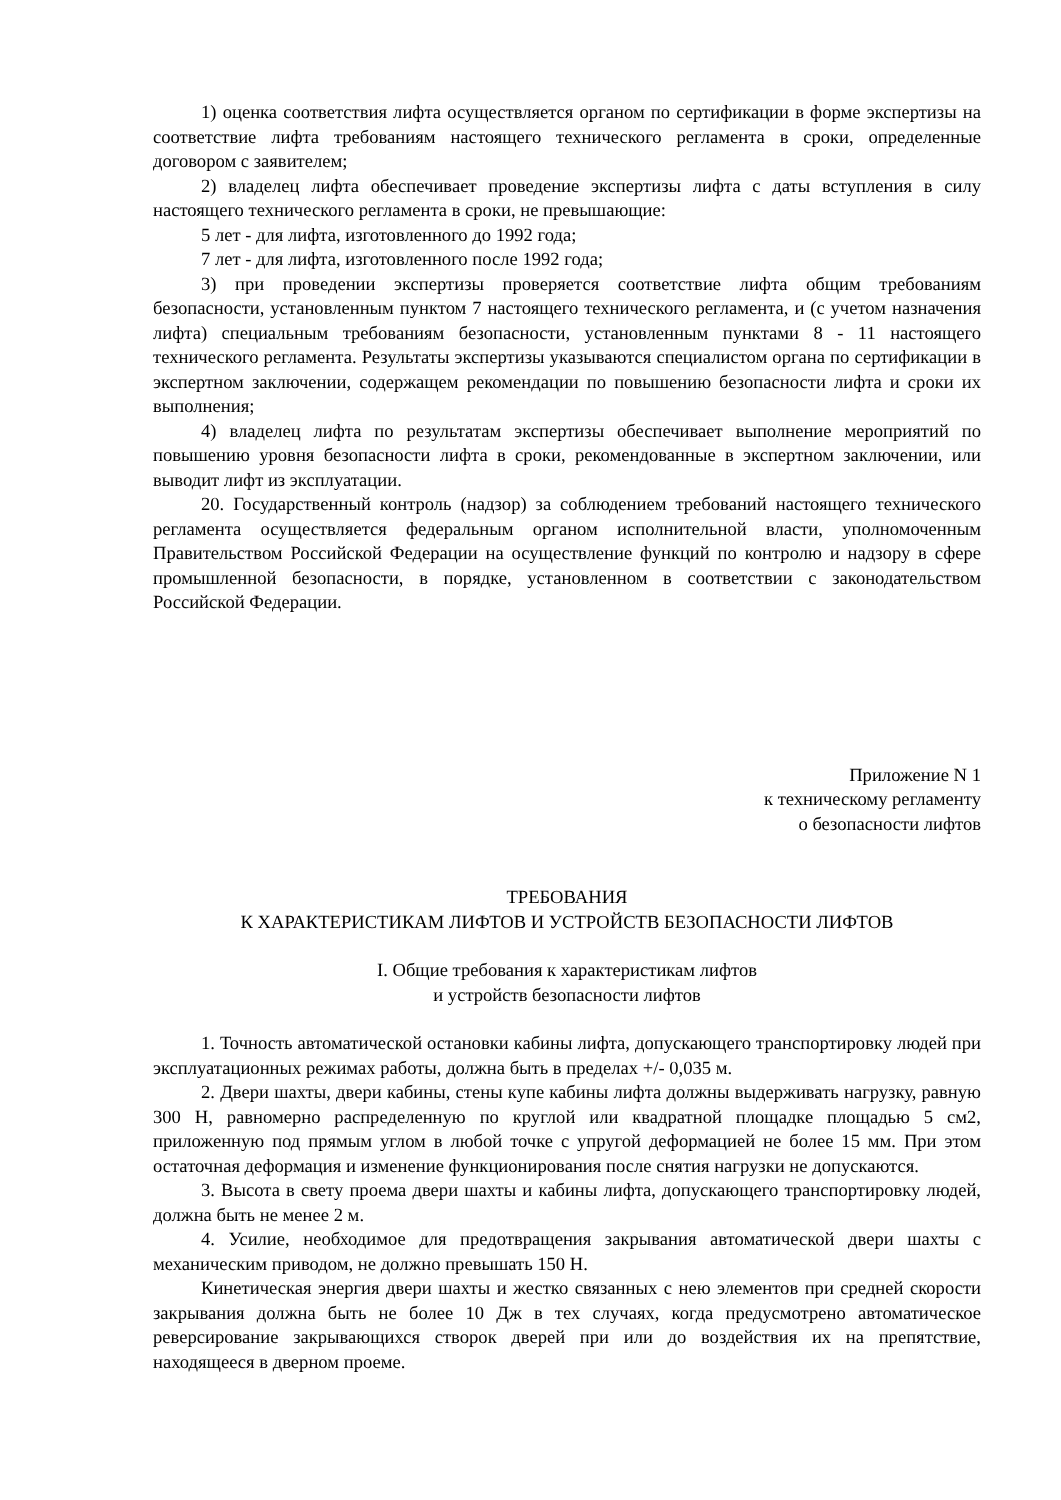1) оценка соответствия лифта осуществляется органом по сертификации в форме экспертизы на соответствие лифта требованиям настоящего технического регламента в сроки, определенные договором с заявителем;
2) владелец лифта обеспечивает проведение экспертизы лифта с даты вступления в силу настоящего технического регламента в сроки, не превышающие:
5 лет - для лифта, изготовленного до 1992 года;
7 лет - для лифта, изготовленного после 1992 года;
3) при проведении экспертизы проверяется соответствие лифта общим требованиям безопасности, установленным пунктом 7 настоящего технического регламента, и (с учетом назначения лифта) специальным требованиям безопасности, установленным пунктами 8 - 11 настоящего технического регламента. Результаты экспертизы указываются специалистом органа по сертификации в экспертном заключении, содержащем рекомендации по повышению безопасности лифта и сроки их выполнения;
4) владелец лифта по результатам экспертизы обеспечивает выполнение мероприятий по повышению уровня безопасности лифта в сроки, рекомендованные в экспертном заключении, или выводит лифт из эксплуатации.
20. Государственный контроль (надзор) за соблюдением требований настоящего технического регламента осуществляется федеральным органом исполнительной власти, уполномоченным Правительством Российской Федерации на осуществление функций по контролю и надзору в сфере промышленной безопасности, в порядке, установленном в соответствии с законодательством Российской Федерации.
Приложение N 1
к техническому регламенту
о безопасности лифтов
ТРЕБОВАНИЯ
К ХАРАКТЕРИСТИКАМ ЛИФТОВ И УСТРОЙСТВ БЕЗОПАСНОСТИ ЛИФТОВ
I. Общие требования к характеристикам лифтов
и устройств безопасности лифтов
1. Точность автоматической остановки кабины лифта, допускающего транспортировку людей при эксплуатационных режимах работы, должна быть в пределах +/- 0,035 м.
2. Двери шахты, двери кабины, стены купе кабины лифта должны выдерживать нагрузку, равную 300 Н, равномерно распределенную по круглой или квадратной площадке площадью 5 см2, приложенную под прямым углом в любой точке с упругой деформацией не более 15 мм. При этом остаточная деформация и изменение функционирования после снятия нагрузки не допускаются.
3. Высота в свету проема двери шахты и кабины лифта, допускающего транспортировку людей, должна быть не менее 2 м.
4. Усилие, необходимое для предотвращения закрывания автоматической двери шахты с механическим приводом, не должно превышать 150 Н.
Кинетическая энергия двери шахты и жестко связанных с нею элементов при средней скорости закрывания должна быть не более 10 Дж в тех случаях, когда предусмотрено автоматическое реверсирование закрывающихся створок дверей при или до воздействия их на препятствие, находящееся в дверном проеме.